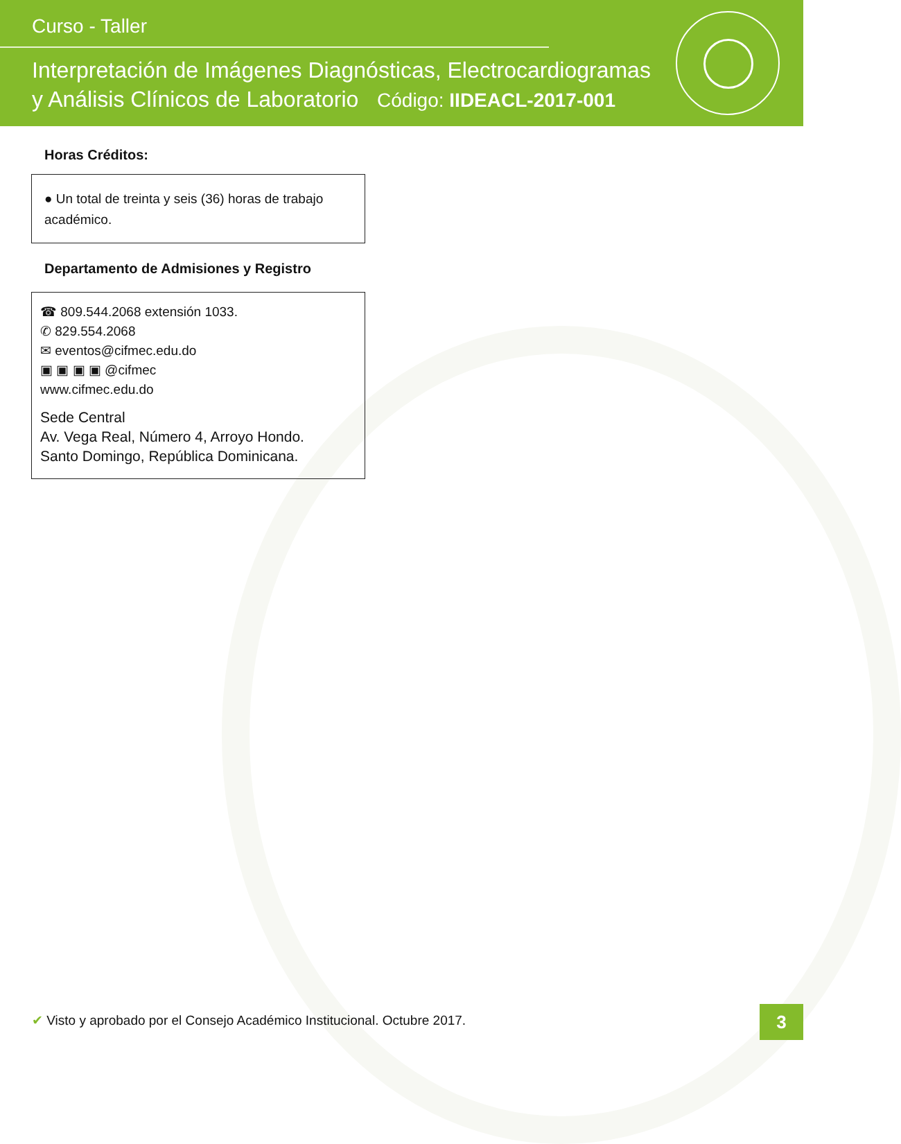Curso - Taller
Interpretación de Imágenes Diagnósticas, Electrocardiogramas
y Análisis Clínicos de Laboratorio Código: IIDEACL-2017-001
Horas Créditos:
● Un total de treinta y seis (36) horas de trabajo académico.
Departamento de Admisiones y Registro
☎ 809.544.2068 extensión 1033.
✆ 829.554.2068
✉ eventos@cifmec.edu.do
▣ ▣ ▣ ▣ @cifmec
www.cifmec.edu.do
Sede Central
Av. Vega Real, Número 4, Arroyo Hondo.
Santo Domingo, República Dominicana.
✔ Visto y aprobado por el Consejo Académico Institucional. Octubre 2017.
3